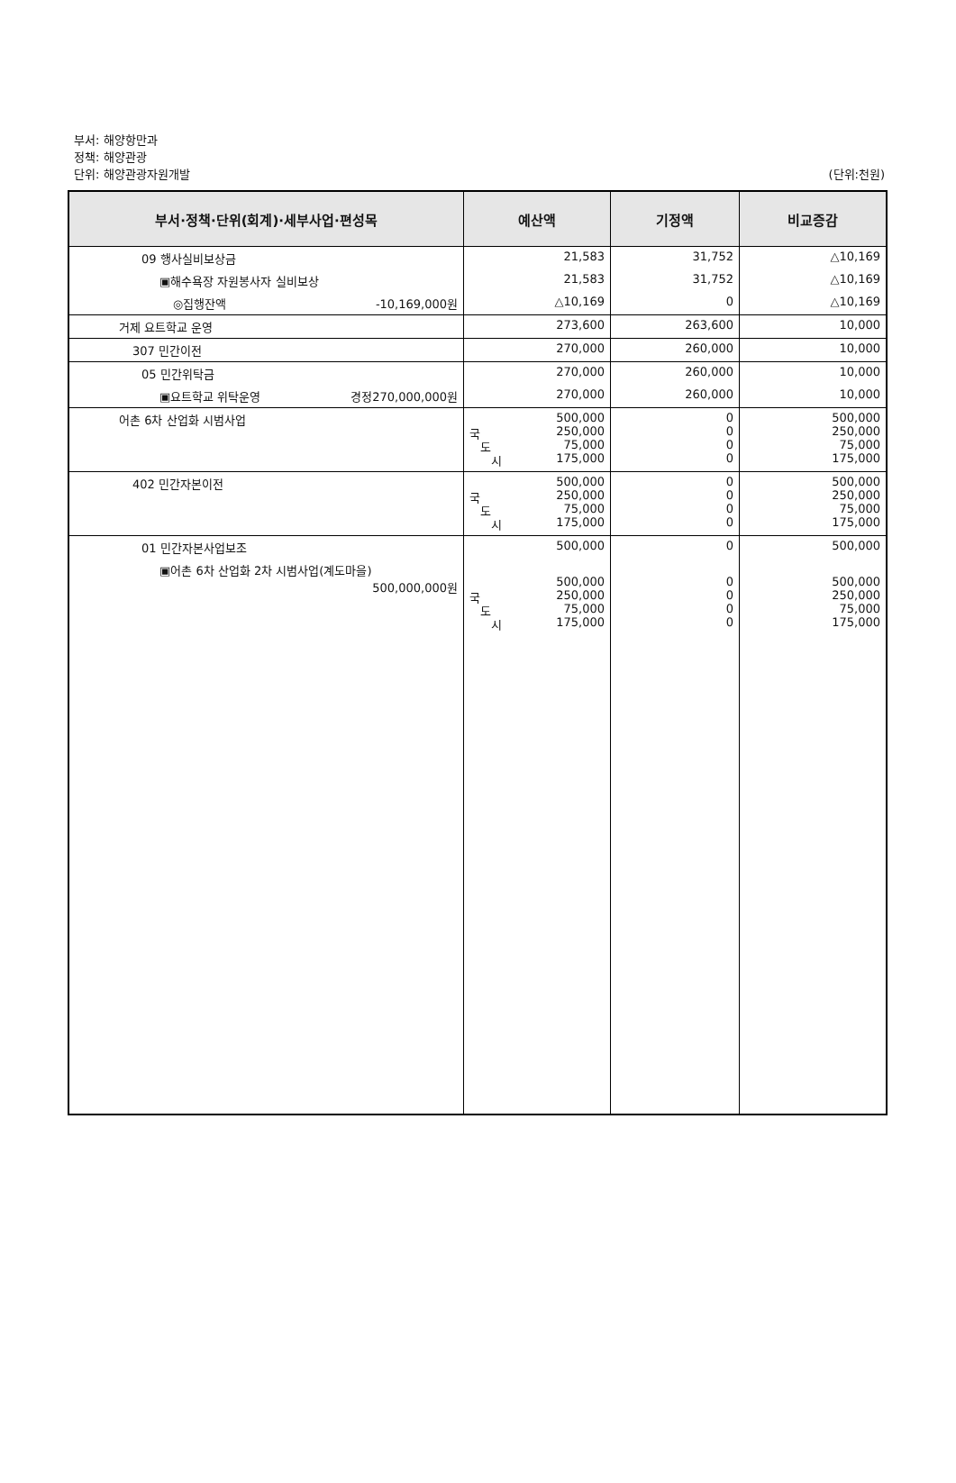부서: 해양항만과
정책: 해양관광
단위: 해양관광자원개발
(단위:천원)
| 부서·정책·단위(회계)·세부사업·편성목 | 예산액 | 기정액 | 비교증감 |
| --- | --- | --- | --- |
| 09 행사실비보상금 | 21,583 | 31,752 | △10,169 |
| ▣해수욕장 자원봉사자 실비보상 | 21,583 | 31,752 | △10,169 |
| ◎집행잔액 -10,169,000원 | △10,169 | 0 | △10,169 |
| 거제 요트학교 운영 | 273,600 | 263,600 | 10,000 |
| 307 민간이전 | 270,000 | 260,000 | 10,000 |
| 05 민간위탁금 | 270,000 | 260,000 | 10,000 |
| ▣요트학교 위탁운영 경정270,000,000원 | 270,000 | 260,000 | 10,000 |
| 어촌 6차 산업화 시범사업 | 500,000 국 250,000 도 75,000 시 175,000 | 0 0 0 0 | 500,000 250,000 75,000 175,000 |
| 402 민간자본이전 | 500,000 국 250,000 도 75,000 시 175,000 | 0 0 0 0 | 500,000 250,000 75,000 175,000 |
| 01 민간자본사업보조 | 500,000 | 0 | 500,000 |
| ▣어촌 6차 산업화 2차 시범사업(계도마을) 500,000,000원 | 500,000 국 250,000 도 75,000 시 175,000 | 0 0 0 0 | 500,000 250,000 75,000 175,000 |